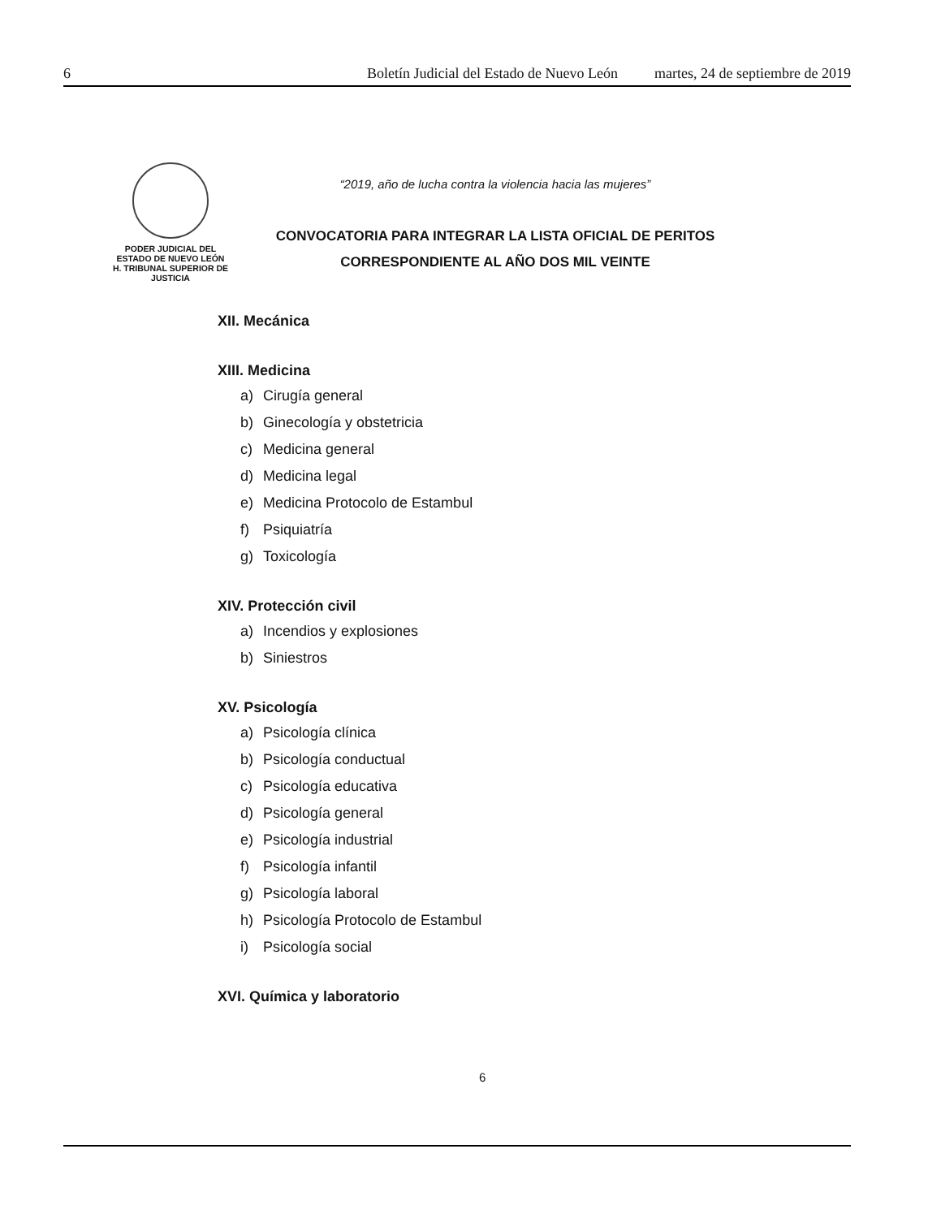6 Boletín Judicial del Estado de Nuevo León martes, 24 de septiembre de 2019
PODER JUDICIAL DEL
ESTADO DE NUEVO LEÓN
H. TRIBUNAL SUPERIOR DE
JUSTICIA
“2019, año de lucha contra la violencia hacia las mujeres”
CONVOCATORIA PARA INTEGRAR LA LISTA OFICIAL DE PERITOS
CORRESPONDIENTE AL AÑO DOS MIL VEINTE
XII. Mecánica
XIII. Medicina
a) Cirugía general
b) Ginecología y obstetricia
c) Medicina general
d) Medicina legal
e) Medicina Protocolo de Estambul
f) Psiquiatría
g) Toxicología
XIV. Protección civil
a) Incendios y explosiones
b) Siniestros
XV. Psicología
a) Psicología clínica
b) Psicología conductual
c) Psicología educativa
d) Psicología general
e) Psicología industrial
f) Psicología infantil
g) Psicología laboral
h) Psicología Protocolo de Estambul
i) Psicología social
XVI. Química y laboratorio
6